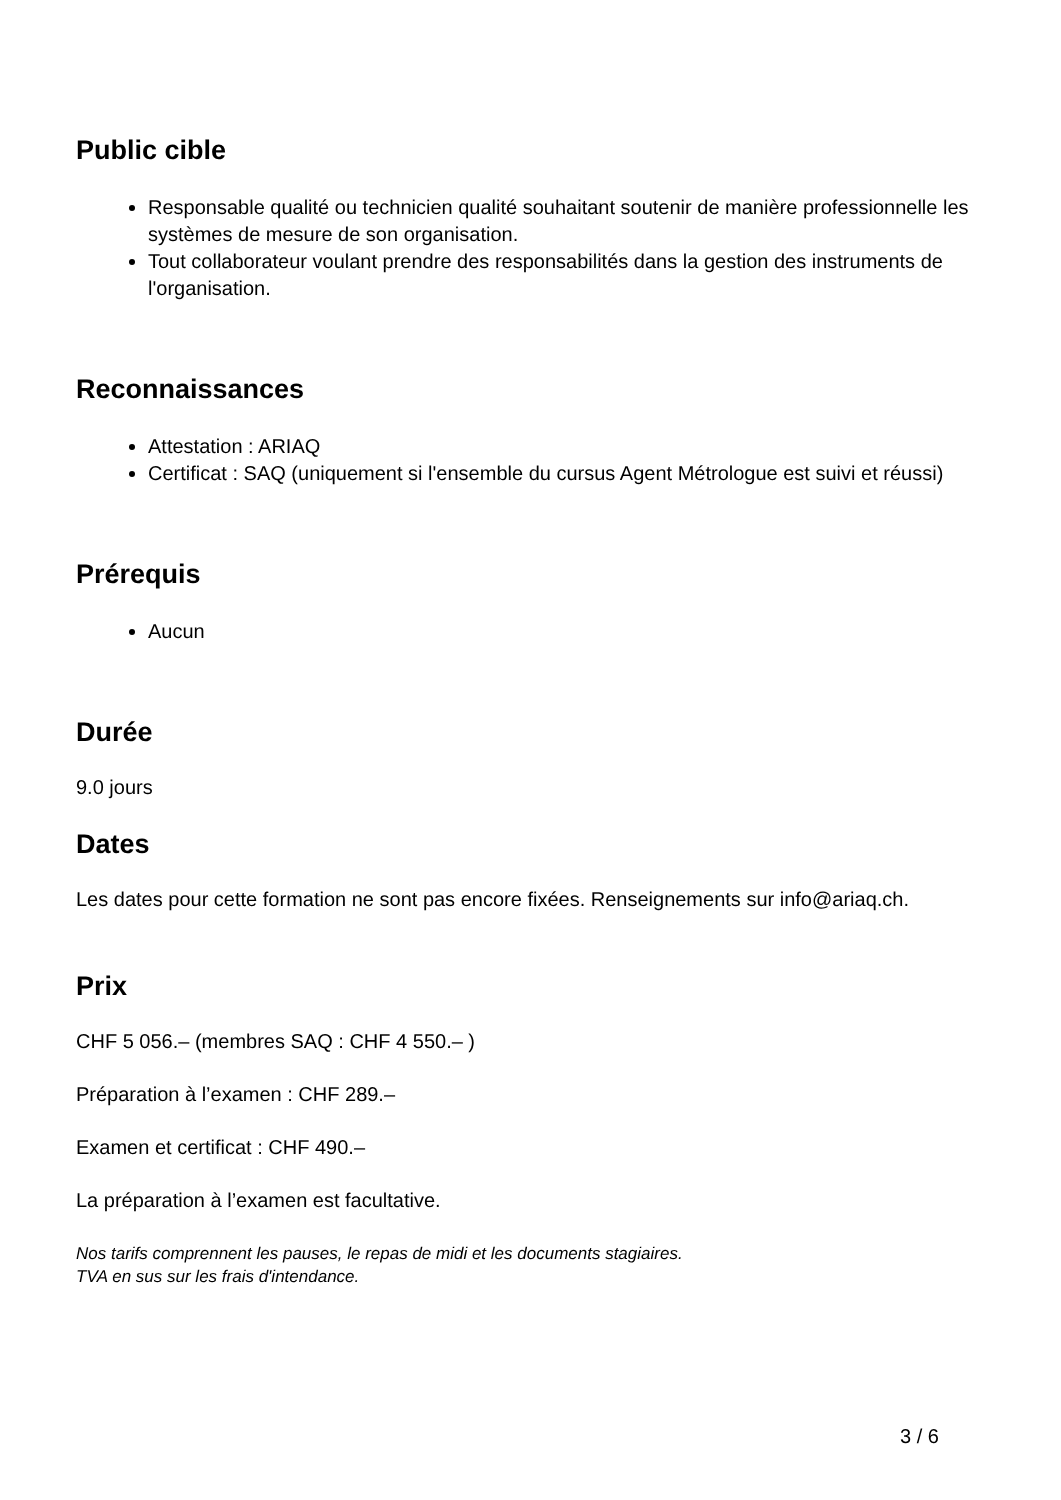Public cible
Responsable qualité ou technicien qualité souhaitant soutenir de manière professionnelle les systèmes de mesure de son organisation.
Tout collaborateur voulant prendre des responsabilités dans la gestion des instruments de l'organisation.
Reconnaissances
Attestation : ARIAQ
Certificat : SAQ (uniquement si l'ensemble du cursus Agent Métrologue est suivi et réussi)
Prérequis
Aucun
Durée
9.0 jours
Dates
Les dates pour cette formation ne sont pas encore fixées. Renseignements sur info@ariaq.ch.
Prix
CHF 5 056.– (membres SAQ : CHF 4 550.– )
Préparation à l’examen : CHF 289.–
Examen et certificat : CHF 490.–
La préparation à l’examen est facultative.
Nos tarifs comprennent les pauses, le repas de midi et les documents stagiaires.
TVA en sus sur les frais d'intendance.
3 / 6